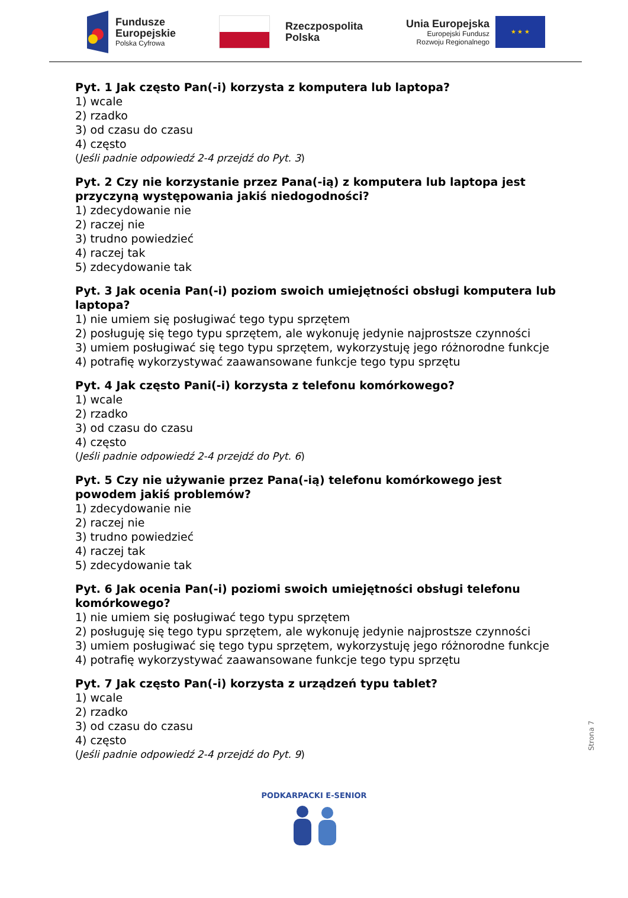Fundusze
Europejskie
Polska Cyfrowa
Rzeczpospolita
Polska
Unia Europejska
Europejski Fundusz
Rozwoju Regionalnego
★ ★ ★
Pyt. 1 Jak często Pan(-i) korzysta z komputera lub laptopa?
1) wcale
2) rzadko
3) od czasu do czasu
4) często
(Jeśli padnie odpowiedź 2-4 przejdź do Pyt. 3)
Pyt. 2 Czy nie korzystanie przez Pana(-ią) z komputera lub laptopa jest przyczyną występowania jakiś niedogodności?
1) zdecydowanie nie
2) raczej nie
3) trudno powiedzieć
4) raczej tak
5) zdecydowanie tak
Pyt. 3 Jak ocenia Pan(-i) poziom swoich umiejętności obsługi komputera lub laptopa?
1) nie umiem się posługiwać tego typu sprzętem
2) posługuję się tego typu sprzętem, ale wykonuję jedynie najprostsze czynności
3) umiem posługiwać się tego typu sprzętem, wykorzystuję jego różnorodne funkcje
4) potrafię wykorzystywać zaawansowane funkcje tego typu sprzętu
Pyt. 4 Jak często Pani(-i) korzysta z telefonu komórkowego?
1) wcale
2) rzadko
3) od czasu do czasu
4) często
(Jeśli padnie odpowiedź 2-4 przejdź do Pyt. 6)
Pyt. 5 Czy nie używanie przez Pana(-ią) telefonu komórkowego jest powodem jakiś problemów?
1) zdecydowanie nie
2) raczej nie
3) trudno powiedzieć
4) raczej tak
5) zdecydowanie tak
Pyt. 6 Jak ocenia Pan(-i) poziomi swoich umiejętności obsługi telefonu komórkowego?
1) nie umiem się posługiwać tego typu sprzętem
2) posługuję się tego typu sprzętem, ale wykonuję jedynie najprostsze czynności
3) umiem posługiwać się tego typu sprzętem, wykorzystuję jego różnorodne funkcje
4) potrafię wykorzystywać zaawansowane funkcje tego typu sprzętu
Pyt. 7 Jak często Pan(-i) korzysta z urządzeń typu tablet?
1) wcale
2) rzadko
3) od czasu do czasu
4) często
(Jeśli padnie odpowiedź 2-4 przejdź do Pyt. 9)
PODKARPACKI E-SENIOR
Strona 7